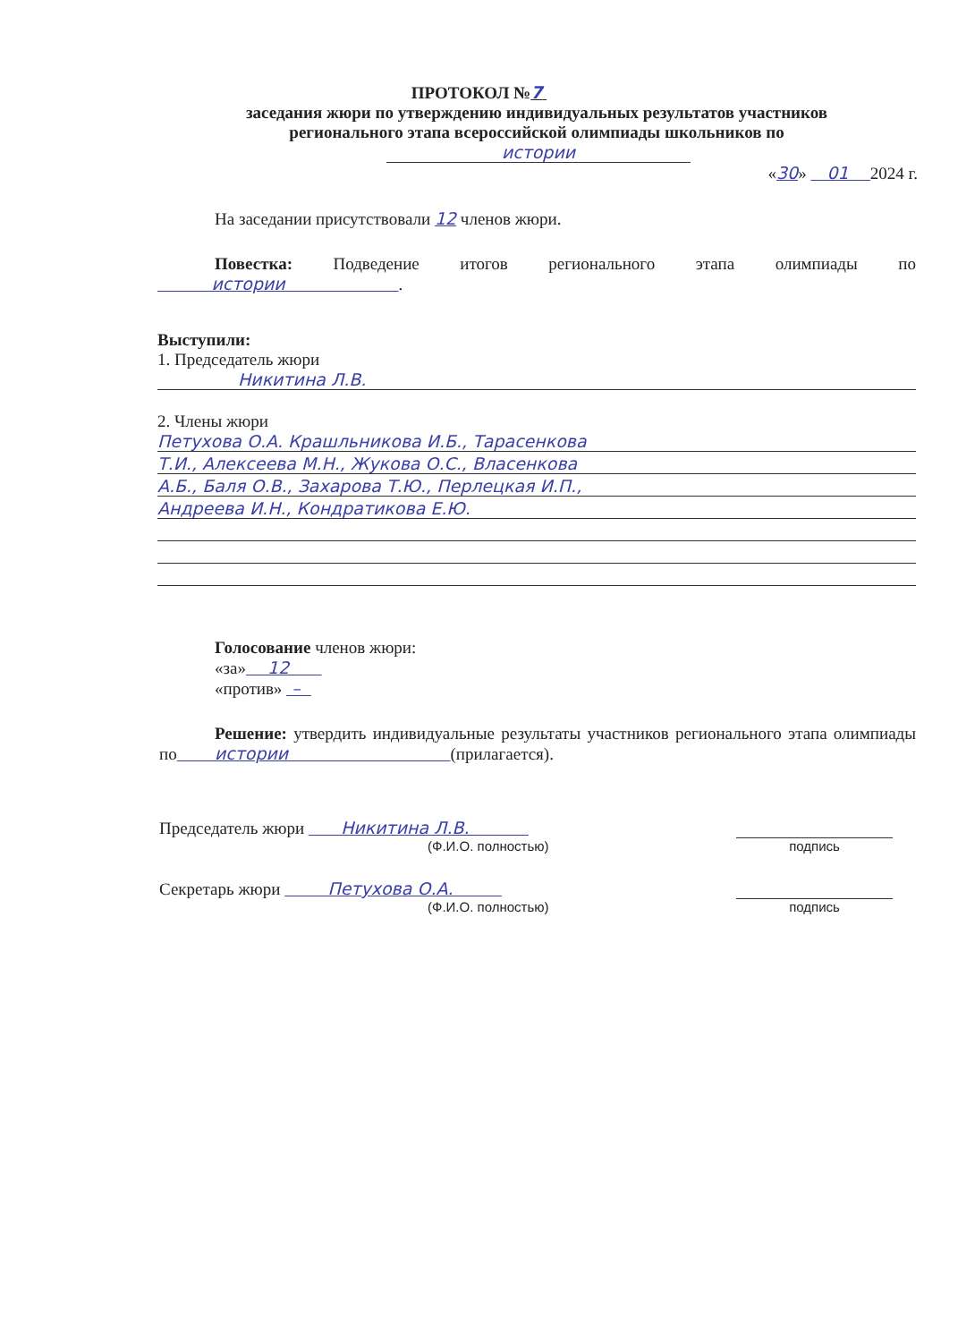ПРОТОКОЛ №7
заседания жюри по утверждению индивидуальных результатов участников регионального этапа всероссийской олимпиады школьников по
истории
«30» 01 2024 г.
На заседании присутствовали 12 членов жюри.
Повестка: Подведение итогов регионального этапа олимпиады по истории .
Выступили:
1. Председатель жюри
Никитина Л.В.
2. Члены жюри
Петухова О.А. Крашльникова И.Б., Тарасенкова
Т.И., Алексеева М.Н., Жукова О.С., Власенкова
А.Б., Баля О.В., Захарова Т.Ю., Перлецкая И.П.,
Андреева И.Н., Кондратикова Е.Ю.
Голосование членов жюри:
«за» 12
«против» –
Решение: утвердить индивидуальные результаты участников регионального этапа олимпиады по истории (прилагается).
Председатель жюри Никитина Л.В.
(Ф.И.О. полностью)
подпись
Секретарь жюри Петухова О.А.
(Ф.И.О. полностью)
подпись